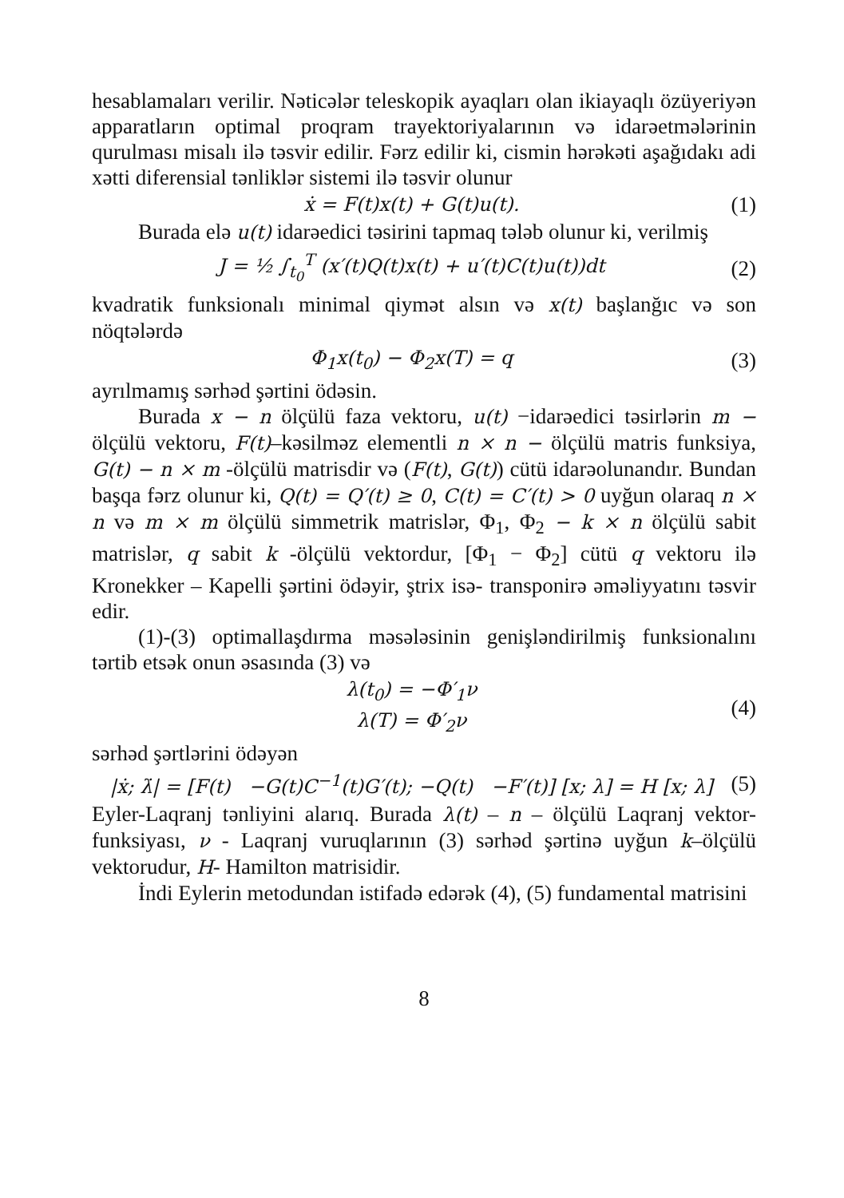hesablamaları verilir. Nəticələr teleskopik ayaqları olan ikiayaqlı özüyeriyən apparatların optimal proqram trayektoriyalarının və idarəetmələrinin qurulması misalı ilə təsvir edilir. Fərz edilir ki, cismin hərəkəti aşağıdakı adi xətti diferensial tənliklər sistemi ilə təsvir olunur
ẋ = F(t)x(t) + G(t)u(t). (1)
Burada elə u(t) idarəedici təsirini tapmaq tələb olunur ki, verilmiş
J = ½ ∫<sub>t<sub>0</sub></sub><sup>T</sup> (x′(t)Q(t)x(t) + u′(t)C(t)u(t))dt (2)
kvadratik funksionalı minimal qiymət alsın və x(t) başlanğıc və son nöqtələrdə
Φ<sub>1</sub>x(t<sub>0</sub>) − Φ<sub>2</sub>x(T) = q (3)
ayrılmamış sərhəd şərtini ödəsin.
Burada x − n ölçülü faza vektoru, u(t) −idarəedici təsirlərin m − ölçülü vektoru, F(t)–kəsilməz elementli n × n − ölçülü matris funksiya, G(t) − n × m -ölçülü matrisdir və (F(t), G(t)) cütü idarəolunandır. Bundan başqa fərz olunur ki, Q(t) = Q′(t) ≥ 0, C(t) = C′(t) > 0 uyğun olaraq n × n və m × m ölçülü simmetrik matrislər, Φ<sub>1</sub>, Φ<sub>2</sub> − k × n ölçülü sabit matrislər, q sabit k -ölçülü vektordur, [Φ<sub>1</sub> − Φ<sub>2</sub>] cütü q vektoru ilə Kronekker – Kapelli şərtini ödəyir, ştrix isə- transponirə əməliyyatını təsvir edir.
(1)-(3) optimallaşdırma məsələsinin genişləndirilmiş funksionalını tərtib etsək onun əsasında (3) və
λ(t<sub>0</sub>) = −Φ′<sub>1</sub>ν
λ(T) = Φ′<sub>2</sub>ν (4)
sərhəd şərtlərini ödəyən
|ẋ; λ̇| = [F(t) −G(t)C<sup>−1</sup>(t)G′(t); −Q(t) −F′(t)] [x; λ] = H [x; λ] (5)
Eyler-Laqranj tənliyini alarıq. Burada λ(t) – n – ölçülü Laqranj vektor-funksiyası, ν - Laqranj vuruqlarının (3) sərhəd şərtinə uyğun k–ölçülü vektorudur, H- Hamilton matrisidir.
İndi Eylerin metodundan istifadə edərək (4), (5) fundamental matrisini
8